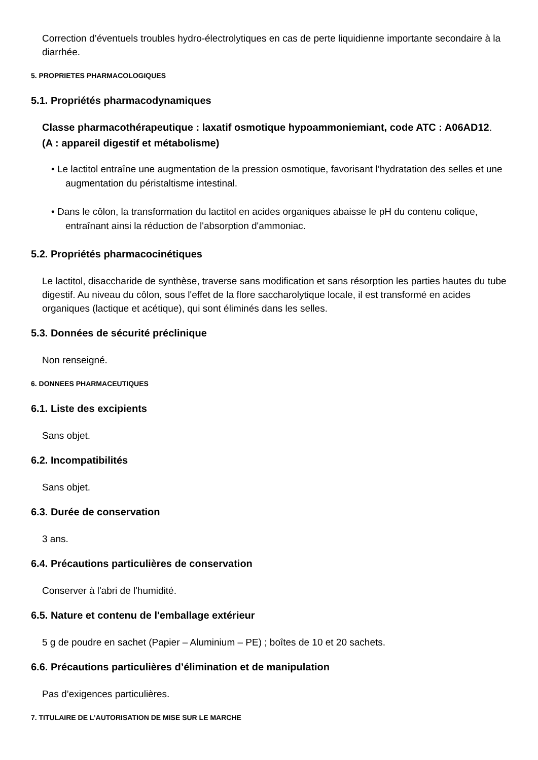Correction d’éventuels troubles hydro-électrolytiques en cas de perte liquidienne importante secondaire à la diarrhée.
5. PROPRIETES PHARMACOLOGIQUES
5.1. Propriétés pharmacodynamiques
Classe pharmacothérapeutique : laxatif osmotique hypoammoniemiant, code ATC : A06AD12.
(A : appareil digestif et métabolisme)
• Le lactitol entraîne une augmentation de la pression osmotique, favorisant l’hydratation des selles et une augmentation du péristaltisme intestinal.
• Dans le côlon, la transformation du lactitol en acides organiques abaisse le pH du contenu colique, entraînant ainsi la réduction de l'absorption d'ammoniac.
5.2. Propriétés pharmacocinétiques
Le lactitol, disaccharide de synthèse, traverse sans modification et sans résorption les parties hautes du tube digestif. Au niveau du côlon, sous l'effet de la flore saccharolytique locale, il est transformé en acides organiques (lactique et acétique), qui sont éliminés dans les selles.
5.3. Données de sécurité préclinique
Non renseigné.
6. DONNEES PHARMACEUTIQUES
6.1. Liste des excipients
Sans objet.
6.2. Incompatibilités
Sans objet.
6.3. Durée de conservation
3 ans.
6.4. Précautions particulières de conservation
Conserver à l'abri de l'humidité.
6.5. Nature et contenu de l'emballage extérieur
5 g de poudre en sachet (Papier – Aluminium – PE) ; boîtes de 10 et 20 sachets.
6.6. Précautions particulières d’élimination et de manipulation
Pas d’exigences particulières.
7. TITULAIRE DE L’AUTORISATION DE MISE SUR LE MARCHE